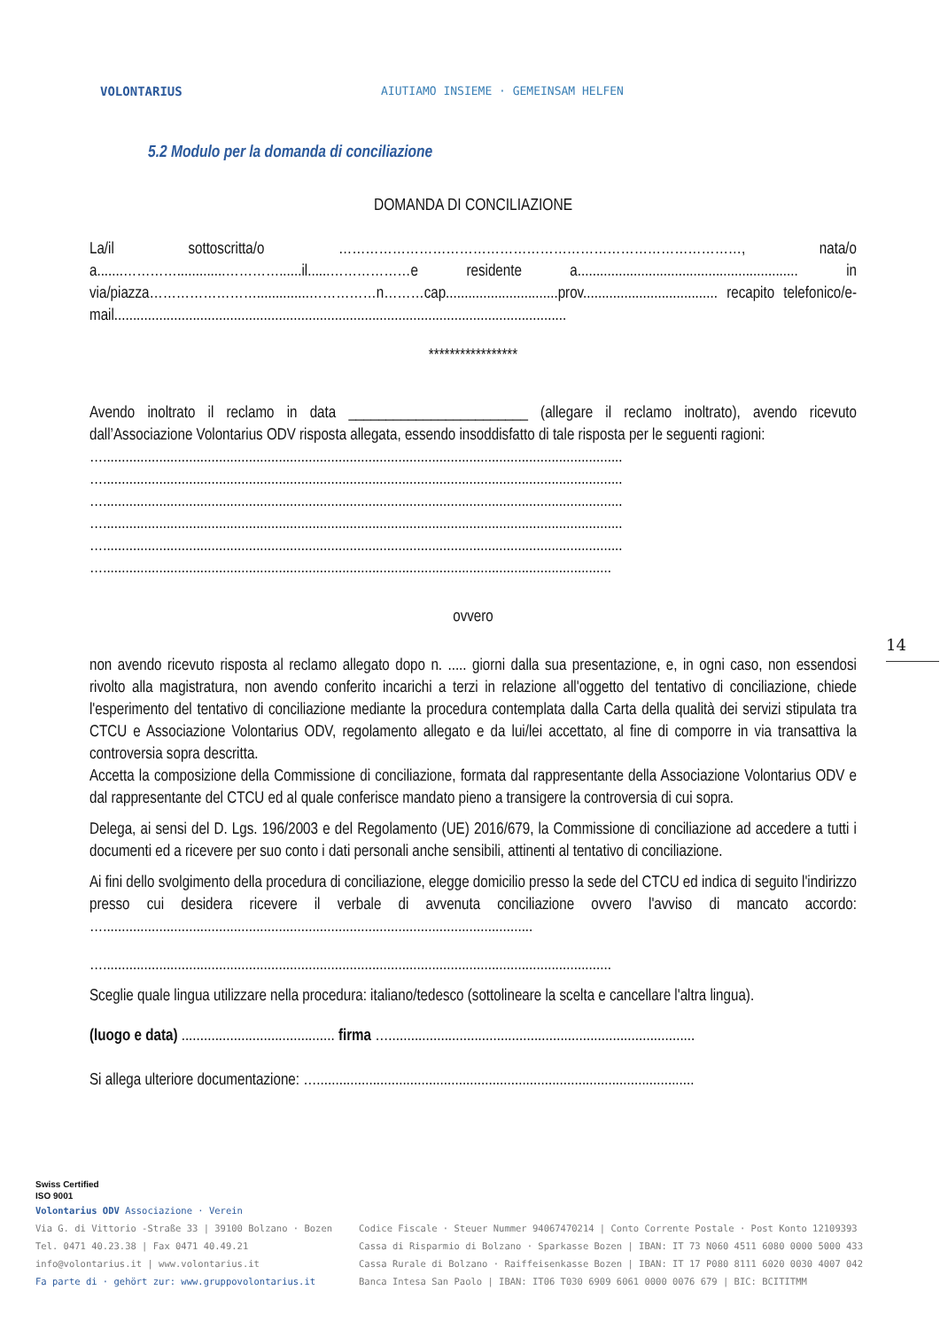VOLONTARIUS
AIUTIAMO INSIEME · GEMEINSAM HELFEN
5.2 Modulo per la domanda di conciliazione
DOMANDA DI CONCILIAZIONE
La/il sottoscritta/o ………………………………………………………………………………, nata/o a.......………….............…………......il......………………e residente a........................................................... in via/piazza……………………..............……………n………cap..............................prov.................................... recapito telefonico/e-mail.........................................................................................................................
*****************
Avendo inoltrato il reclamo in data ________________________ (allegare il reclamo inoltrato), avendo ricevuto dall’Associazione Volontarius ODV risposta allegata, essendo insoddisfatto di tale risposta per le seguenti ragioni:
…...........................................................................................................................................
…...........................................................................................................................................
…...........................................................................................................................................
…...........................................................................................................................................
…...........................................................................................................................................
…........................................................................................................................................
ovvero
non avendo ricevuto risposta al reclamo allegato dopo n. ..... giorni dalla sua presentazione, e, in ogni caso, non essendosi rivolto alla magistratura, non avendo conferito incarichi a terzi in relazione all'oggetto del tentativo di conciliazione, chiede l'esperimento del tentativo di conciliazione mediante la procedura contemplata dalla Carta della qualità dei servizi stipulata tra CTCU e Associazione Volontarius ODV, regolamento allegato e da lui/lei accettato, al fine di comporre in via transattiva la controversia sopra descritta.
Accetta la composizione della Commissione di conciliazione, formata dal rappresentante della Associazione Volontarius ODV e dal rappresentante del CTCU ed al quale conferisce mandato pieno a transigere la controversia di cui sopra.
Delega, ai sensi del D. Lgs. 196/2003 e del Regolamento (UE) 2016/679, la Commissione di conciliazione ad accedere a tutti i documenti ed a ricevere per suo conto i dati personali anche sensibili, attinenti al tentativo di conciliazione.
Ai fini dello svolgimento della procedura di conciliazione, elegge domicilio presso la sede del CTCU ed indica di seguito l'indirizzo presso cui desidera ricevere il verbale di avvenuta conciliazione ovvero l'avviso di mancato accordo: …...................................................................................................................
…........................................................................................................................................
Sceglie quale lingua utilizzare nella procedura: italiano/tedesco (sottolineare la scelta e cancellare l'altra lingua).
(luogo e data) ......................................... firma …..................................................................................
Si allega ulteriore documentazione: ….....................................................................................................
14
Swiss Certified
ISO 9001
Volontarius ODV Associazione · Verein
Via G. di Vittorio -Straße 33 | 39100 Bolzano · Bozen
Tel. 0471 40.23.38 | Fax 0471 40.49.21
info@volontarius.it | www.volontarius.it
Fa parte di · gehört zur: www.gruppovolontarius.it
Codice Fiscale · Steuer Nummer 94067470214 | Conto Corrente Postale · Post Konto 12109393
Cassa di Risparmio di Bolzano · Sparkasse Bozen | IBAN: IT 73 N060 4511 6080 0000 5000 433
Cassa Rurale di Bolzano · Raiffeisenkasse Bozen | IBAN: IT 17 P080 8111 6020 0030 4007 042
Banca Intesa San Paolo | IBAN: IT06 T030 6909 6061 0000 0076 679 | BIC: BCITITMM